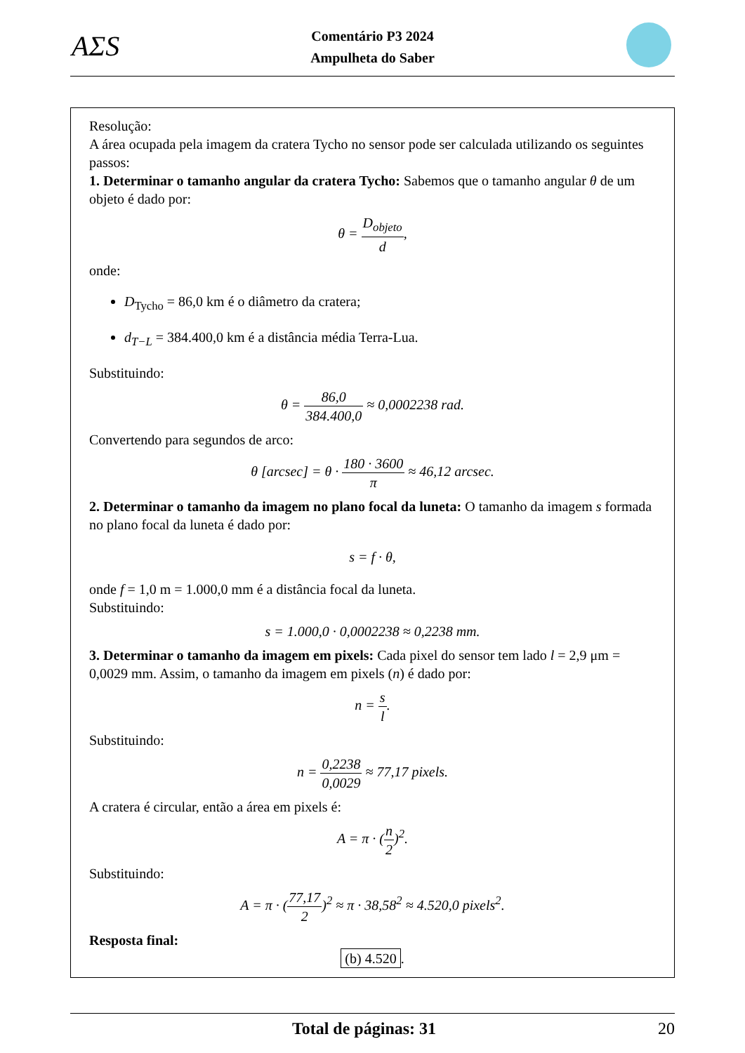AΣS
Comentário P3 2024
Ampulheta do Saber
Resolução:
A área ocupada pela imagem da cratera Tycho no sensor pode ser calculada utilizando os seguintes passos:
1. Determinar o tamanho angular da cratera Tycho: Sabemos que o tamanho angular θ de um objeto é dado por:
θ = D<sub>objeto</sub> d,
onde:
D<sub>Tycho</sub> = 86,0 km é o diâmetro da cratera;
d<sub>T−L</sub> = 384.400,0 km é a distância média Terra-Lua.
Substituindo:
θ = 86,0 384.400,0 ≈ 0,0002238 rad.
Convertendo para segundos de arco:
θ [arcsec] = θ · 180 · 3600 π ≈ 46,12 arcsec.
2. Determinar o tamanho da imagem no plano focal da luneta: O tamanho da imagem s formada no plano focal da luneta é dado por:
s = f · θ,
onde f = 1,0 m = 1.000,0 mm é a distância focal da luneta.
Substituindo:
s = 1.000,0 · 0,0002238 ≈ 0,2238 mm.
3. Determinar o tamanho da imagem em pixels: Cada pixel do sensor tem lado l = 2,9 μm = 0,0029 mm. Assim, o tamanho da imagem em pixels (n) é dado por:
n = s l.
Substituindo:
n = 0,2238 0,0029 ≈ 77,17 pixels.
A cratera é circular, então a área em pixels é:
A = π · (n 2)<sup>2</sup>.
Substituindo:
A = π · (77,17 2)<sup>2</sup> ≈ π · 38,58<sup>2</sup> ≈ 4.520,0 pixels<sup>2</sup>.
Resposta final:
(b) 4.520.
Total de páginas: 31 20